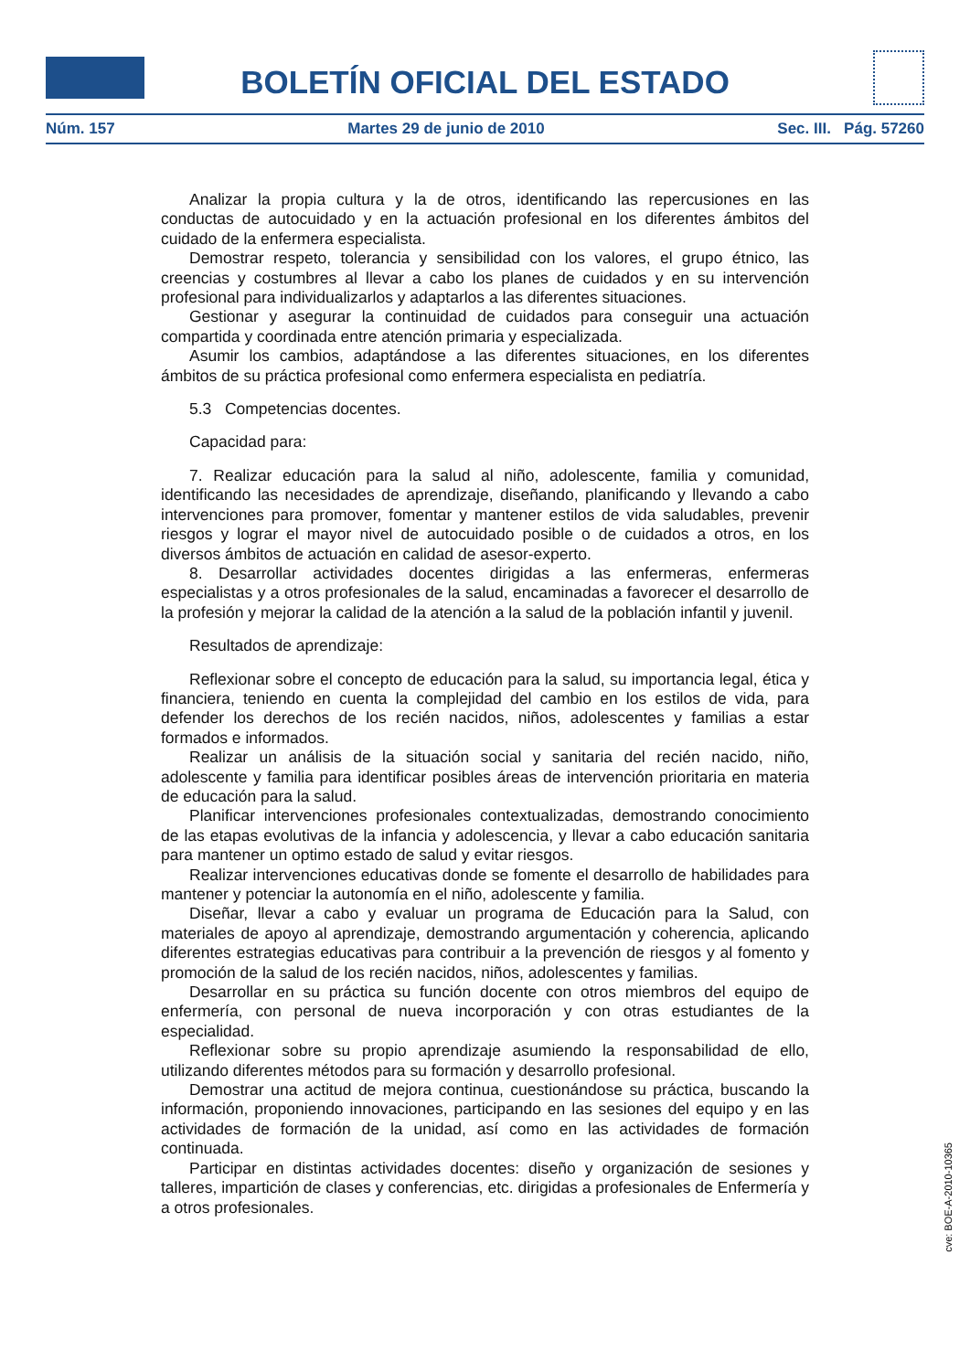BOLETÍN OFICIAL DEL ESTADO
Núm. 157 Martes 29 de junio de 2010 Sec. III. Pág. 57260
Analizar la propia cultura y la de otros, identificando las repercusiones en las conductas de autocuidado y en la actuación profesional en los diferentes ámbitos del cuidado de la enfermera especialista.
Demostrar respeto, tolerancia y sensibilidad con los valores, el grupo étnico, las creencias y costumbres al llevar a cabo los planes de cuidados y en su intervención profesional para individualizarlos y adaptarlos a las diferentes situaciones.
Gestionar y asegurar la continuidad de cuidados para conseguir una actuación compartida y coordinada entre atención primaria y especializada.
Asumir los cambios, adaptándose a las diferentes situaciones, en los diferentes ámbitos de su práctica profesional como enfermera especialista en pediatría.
5.3 Competencias docentes.
Capacidad para:
7. Realizar educación para la salud al niño, adolescente, familia y comunidad, identificando las necesidades de aprendizaje, diseñando, planificando y llevando a cabo intervenciones para promover, fomentar y mantener estilos de vida saludables, prevenir riesgos y lograr el mayor nivel de autocuidado posible o de cuidados a otros, en los diversos ámbitos de actuación en calidad de asesor-experto.
8. Desarrollar actividades docentes dirigidas a las enfermeras, enfermeras especialistas y a otros profesionales de la salud, encaminadas a favorecer el desarrollo de la profesión y mejorar la calidad de la atención a la salud de la población infantil y juvenil.
Resultados de aprendizaje:
Reflexionar sobre el concepto de educación para la salud, su importancia legal, ética y financiera, teniendo en cuenta la complejidad del cambio en los estilos de vida, para defender los derechos de los recién nacidos, niños, adolescentes y familias a estar formados e informados.
Realizar un análisis de la situación social y sanitaria del recién nacido, niño, adolescente y familia para identificar posibles áreas de intervención prioritaria en materia de educación para la salud.
Planificar intervenciones profesionales contextualizadas, demostrando conocimiento de las etapas evolutivas de la infancia y adolescencia, y llevar a cabo educación sanitaria para mantener un optimo estado de salud y evitar riesgos.
Realizar intervenciones educativas donde se fomente el desarrollo de habilidades para mantener y potenciar la autonomía en el niño, adolescente y familia.
Diseñar, llevar a cabo y evaluar un programa de Educación para la Salud, con materiales de apoyo al aprendizaje, demostrando argumentación y coherencia, aplicando diferentes estrategias educativas para contribuir a la prevención de riesgos y al fomento y promoción de la salud de los recién nacidos, niños, adolescentes y familias.
Desarrollar en su práctica su función docente con otros miembros del equipo de enfermería, con personal de nueva incorporación y con otras estudiantes de la especialidad.
Reflexionar sobre su propio aprendizaje asumiendo la responsabilidad de ello, utilizando diferentes métodos para su formación y desarrollo profesional.
Demostrar una actitud de mejora continua, cuestionándose su práctica, buscando la información, proponiendo innovaciones, participando en las sesiones del equipo y en las actividades de formación de la unidad, así como en las actividades de formación continuada.
Participar en distintas actividades docentes: diseño y organización de sesiones y talleres, impartición de clases y conferencias, etc. dirigidas a profesionales de Enfermería y a otros profesionales.
cve: BOE-A-2010-10365